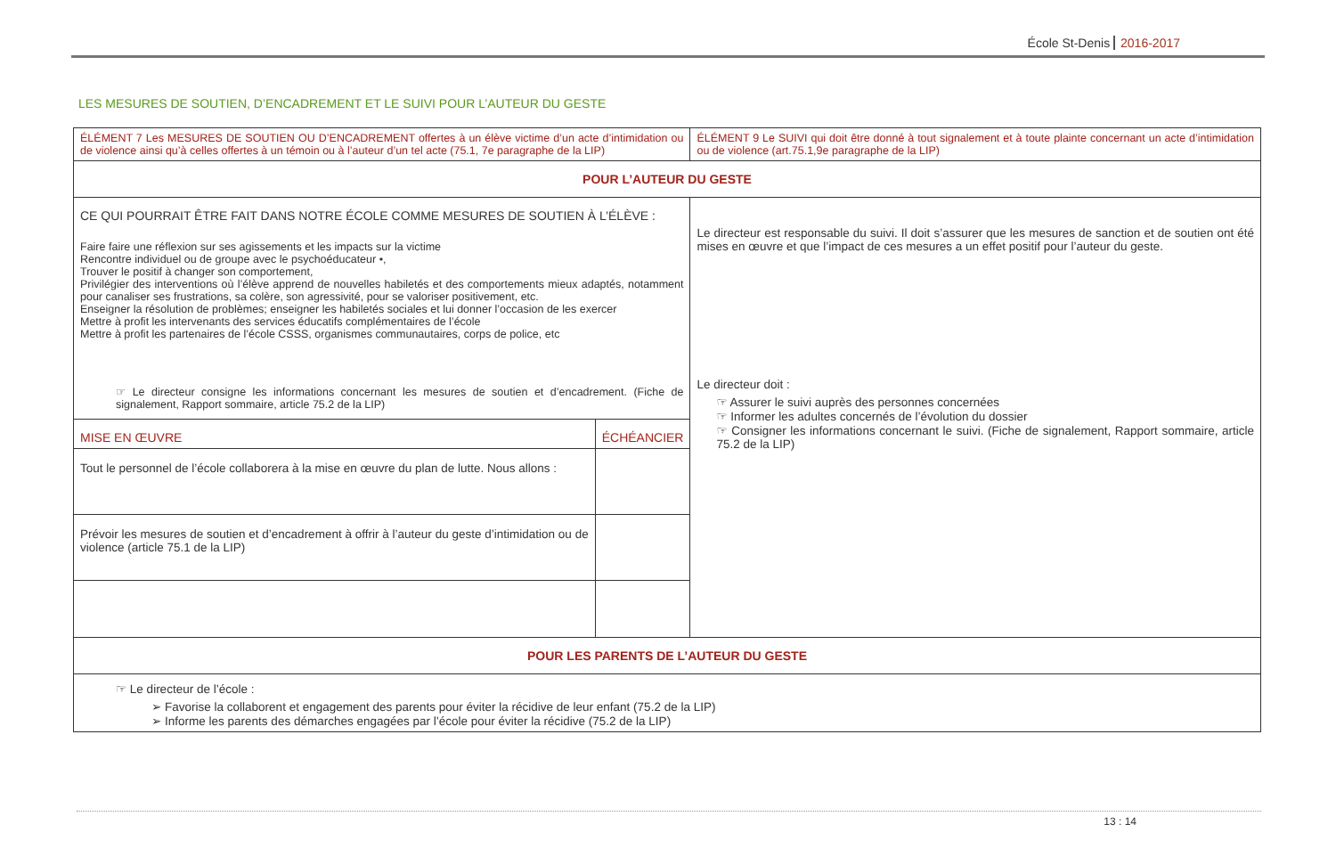École St-Denis 2016-2017
LES MESURES DE SOUTIEN, D’ENCADREMENT ET LE SUIVI POUR L’AUTEUR DU GESTE
| ÉLÉMENT 7 Les MESURES DE SOUTIEN OU D’ENCADREMENT offertes à un élève victime d’un acte d’intimidation ou de violence ainsi qu’à celles offertes à un témoin ou à l’auteur d’un tel acte (75.1, 7e paragraphe de la LIP) | | ÉLÉMENT 9 Le SUIVI qui doit être donné à tout signalement et à toute plainte concernant un acte d’intimidation ou de violence (art.75.1,9e paragraphe de la LIP) |
| POUR L’AUTEUR DU GESTE | | |
| CE QUI POURRAIT ÊTRE FAIT DANS NOTRE ÉCOLE COMME MESURES DE SOUTIEN À L’ÉLÈVE : Faire faire une réflexion sur ses agissements et les impacts sur la victime Rencontre individuel ou de groupe avec le psychoéducateur •, Trouver le positif à changer son comportement, Privilégier des interventions où l’élève apprend de nouvelles habiletés et des comportements mieux adaptés, notamment pour canaliser ses frustrations, sa colère, son agressivité, pour se valoriser positivement, etc. Enseigner la résolution de problèmes; enseigner les habiletés sociales et lui donner l’occasion de les exercer Mettre à profit les intervenants des services éducatifs complémentaires de l’école Mettre à profit les partenaires de l’école CSSS, organismes communautaires, corps de police, etc ☞ Le directeur consigne les informations concernant les mesures de soutien et d’encadrement. (Fiche de signalement, Rapport sommaire, article 75.2 de la LIP) | | Le directeur est responsable du suivi. Il doit s’assurer que les mesures de sanction et de soutien ont été mises en œuvre et que l’impact de ces mesures a un effet positif pour l’auteur du geste. Le directeur doit : ☞ Assurer le suivi auprès des personnes concernées ☞ Informer les adultes concernés de l’évolution du dossier ☞ Consigner les informations concernant le suivi. (Fiche de signalement, Rapport sommaire, article 75.2 de la LIP) |
| MISE EN ŒUVRE | ÉCHÉANCIER | |
| Tout le personnel de l’école collaborera à la mise en œuvre du plan de lutte. Nous allons : | | |
| Prévoir les mesures de soutien et d’encadrement à offrir à l’auteur du geste d’intimidation ou de violence (article 75.1 de la LIP) | | |
| POUR LES PARENTS DE L’AUTEUR DU GESTE | | |
| ☞ Le directeur de l’école : ➢ Favorise la collaborent et engagement des parents pour éviter la récidive de leur enfant (75.2 de la LIP) ➢ Informe les parents des démarches engagées par l’école pour éviter la récidive (75.2 de la LIP) | | |
13 : 14